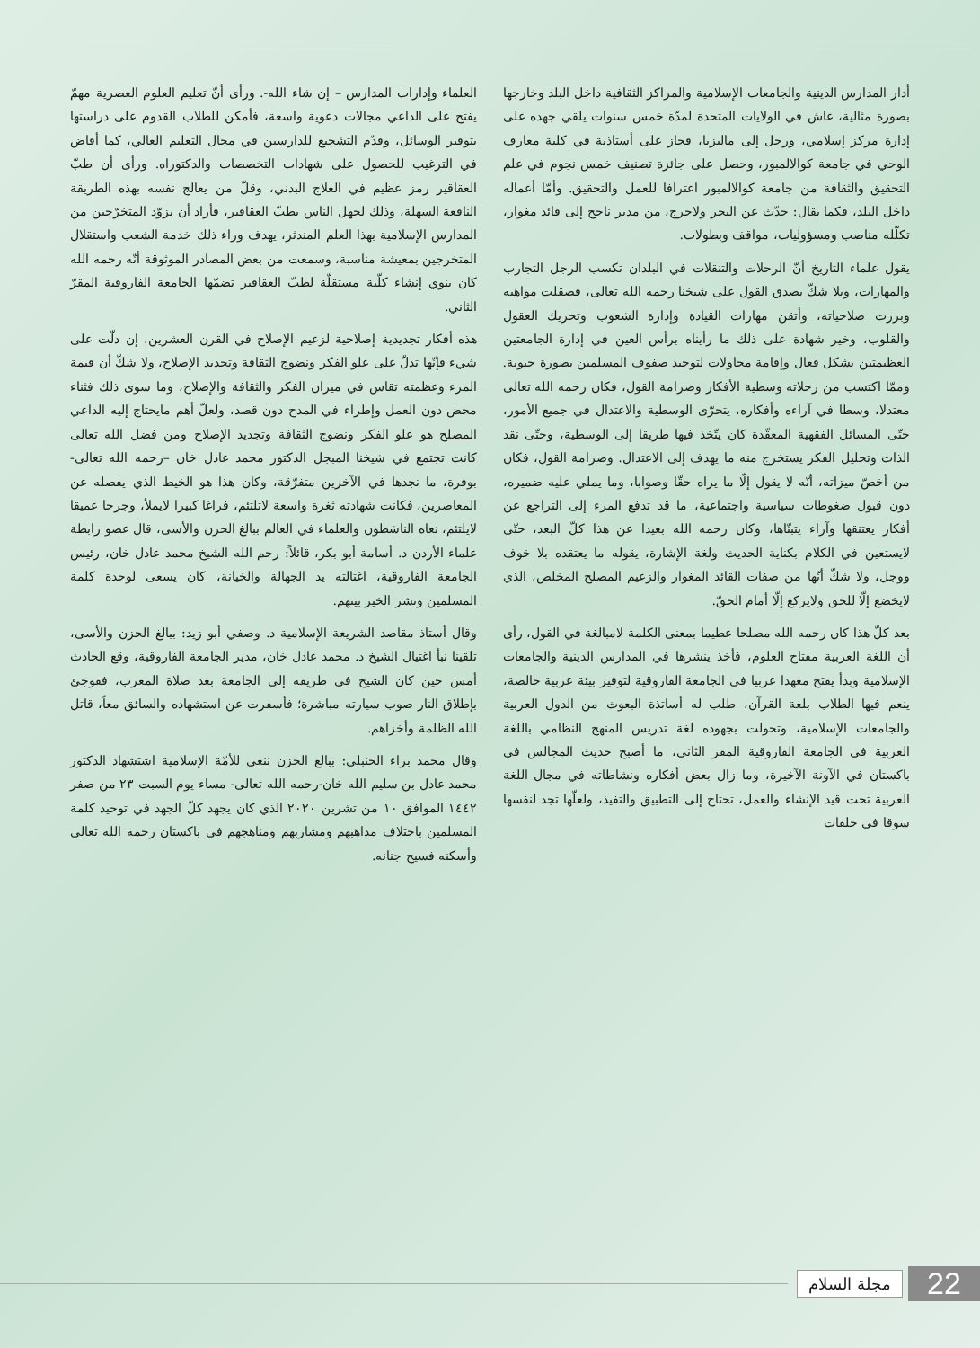أدار المدارس الدينية والجامعات الإسلامية والمراكز الثقافية داخل البلد وخارجها بصورة مثالية، عاش في الولايات المتحدة لمدّة خمس سنوات يلقي جهده على إدارة مركز إسلامي، ورحل إلى ماليزيا، فحاز على أستاذية في كلية معارف الوحي في جامعة كوالالمبور، وحصل على جائزة تصنيف خمس نجوم في علم التحقيق والثقافة من جامعة كوالالمبور اعترافا للعمل والتحقيق. وأمّا أعماله داخل البلد، فكما يقال: حدّث عن البحر ولاحرج، من مدير ناجح إلى قائد مغوار، تكلّله مناصب ومسؤوليات، مواقف وبطولات.
يقول علماء التاريخ أنّ الرحلات والتنقلات في البلدان تكسب الرجل التجارب والمهارات، وبلا شكّ يصدق القول على شيخنا رحمه الله تعالى، فصقلت مواهبه وبرزت صلاحياته، وأتقن مهارات القيادة وإدارة الشعوب وتحريك العقول والقلوب، وخير شهادة على ذلك ما رأيناه برأس العين في إدارة الجامعتين العظيمتين بشكل فعال وإقامة محاولات لتوحيد صفوف المسلمين بصورة حيوية. وممّا اكتسب من رحلاته وسطية الأفكار وصرامة القول، فكان رحمه الله تعالى معتدلا، وسطا في آراءه وأفكاره، يتحرّى الوسطية والاعتدال في جميع الأمور، حتّى المسائل الفقهية المعقّدة كان يتّخذ فيها طريقا إلى الوسطية، وحتّى نقد الذات وتحليل الفكر يستخرج منه ما يهدف إلى الاعتدال. وصرامة القول، فكان من أخصّ ميزاته، أنّه لا يقول إلّا ما يراه حقّا وصوابا، وما يملي عليه ضميره، دون قبول ضغوطات سياسية واجتماعية، ما قد تدفع المرء إلى التراجع عن أفكار يعتنقها وآراء يتبنّاها، وكان رحمه الله بعيدا عن هذا كلّ البعد، حتّى لايستعين في الكلام بكناية الحديث ولغة الإشارة، يقوله ما يعتقده بلا خوف ووجل، ولا شكّ أنّها من صفات القائد المغوار والزعيم المصلح المخلص، الذي لايخضع إلّا للحق ولايركع إلّا أمام الحقّ.
بعد كلّ هذا كان رحمه الله مصلحا عظيما بمعنى الكلمة لامبالغة في القول، رأى أن اللغة العربية مفتاح العلوم، فأخذ ينشرها في المدارس الدينية والجامعات الإسلامية وبدأ يفتح معهدا عربيا في الجامعة الفاروقية لتوفير بيئة عربية خالصة، ينعم فيها الطلاب بلغة القرآن، طلب له أساتذة البعوث من الدول العربية والجامعات الإسلامية، وتحولت بجهوده لغة تدريس المنهج النظامي باللغة العربية في الجامعة الفاروقية المقر الثاني، ما أصبح حديث المجالس في باكستان في الآونة الآخيرة، وما زال بعض أفكاره ونشاطاته في مجال اللغة العربية تحت قيد الإنشاء والعمل، تحتاج إلى التطبيق والتفيذ، ولعلّها تجد لنفسها سوقا في حلقات
العلماء وإدارات المدارس – إن شاء الله-. ورأى أنّ تعليم العلوم العصرية مهمّ يفتح على الداعي مجالات دعوية واسعة، فأمكن للطلاب القدوم على دراستها بتوفير الوسائل، وقدّم التشجيع للدارسين في مجال التعليم العالي، كما أفاض في الترغيب للحصول على شهادات التخصصات والدكتوراه. ورأى أن طبّ العقاقير رمز عظيم في العلاج البدني، وقلّ من يعالج نفسه بهذه الطريقة النافعة السهلة، وذلك لجهل الناس بطبّ العقاقير، فأراد أن يزوّد المتخرّجين من المدارس الإسلامية بهذا العلم المندثر، يهدف وراء ذلك خدمة الشعب واستقلال المتخرجين بمعيشة مناسبة، وسمعت من بعض المصادر الموثوقة أنّه رحمه الله كان ينوي إنشاء كلّية مستقلّة لطبّ العقاقير تضمّها الجامعة الفاروقية المقرّ الثاني.
هذه أفكار تجديدية إصلاحية لزعيم الإصلاح في القرن العشرين، إن دلّت على شيء فإنّها تدلّ على علو الفكر ونضوج الثقافة وتجديد الإصلاح، ولا شكّ أن قيمة المرء وعظمته تقاس في ميزان الفكر والثقافة والإصلاح، وما سوى ذلك فثناء محض دون العمل وإطراء في المدح دون قصد، ولعلّ أهم مايحتاج إليه الداعي المصلح هو علو الفكر ونضوج الثقافة وتجديد الإصلاح ومن فضل الله تعالى كانت تجتمع في شيخنا المبجل الدكتور محمد عادل خان –رحمه الله تعالى- بوفرة، ما نجدها في الآخرين متفرّقة، وكان هذا هو الخيط الذي يفصله عن المعاصرين، فكانت شهادته ثغرة واسعة لاتلتئم، فراغا كبيرا لايملأ، وجرحا عميقا لايلتئم، نعاه الناشطون والعلماء في العالم ببالغ الحزن والأسى، قال عضو رابطة علماء الأردن د. أسامة أبو بكر، قائلاً: رحم الله الشيخ محمد عادل خان، رئيس الجامعة الفاروقية، اغتالته يد الجهالة والخيانة، كان يسعى لوحدة كلمة المسلمين ونشر الخير بينهم.
وقال أستاذ مقاصد الشريعة الإسلامية د. وصفي أبو زيد: ببالغ الحزن والأسى، تلقينا نبأ اغتيال الشيخ د. محمد عادل خان، مدير الجامعة الفاروقية، وقع الحادث أمس حين كان الشيخ في طريقه إلى الجامعة بعد صلاة المغرب، ففوجئ بإطلاق النار صوب سيارته مباشرة؛ فأسفرت عن استشهاده والسائق معاً، قاتل الله الظلمة وأخزاهم.
وقال محمد براء الحنبلي: ببالغ الحزن ننعي للأمّة الإسلامية اشتشهاد الدكتور محمد عادل بن سليم الله خان-رحمه الله تعالى- مساء يوم السبت ٢٣ من صفر ١٤٤٢ الموافق ١٠ من تشرين ٢٠٢٠ الذي كان يجهد كلّ الجهد في توحيد كلمة المسلمين باختلاف مذاهبهم ومشاربهم ومناهجهم في باكستان رحمه الله تعالى وأسكنه فسيح جنانه.
22
مجلة السلام